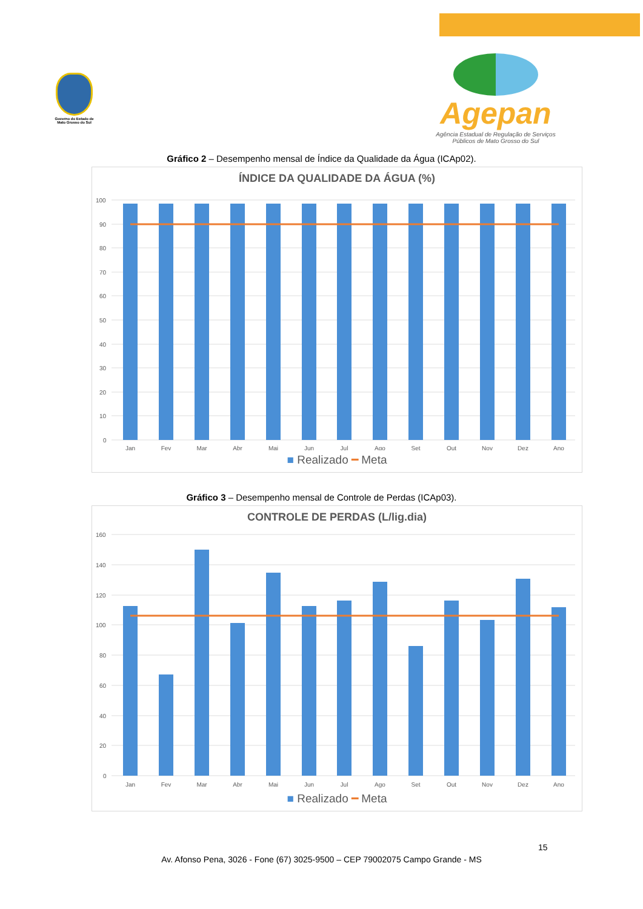Governo do Estado de Mato Grosso do Sul
Agepan
Agência Estadual de Regulação de Serviços Públicos de Mato Grosso do Sul
Gráfico 2 – Desempenho mensal de Índice da Qualidade da Água (ICAp02).
ÍNDICE DA QUALIDADE DA ÁGUA (%)
100
90
80
70
60
50
40
30
20
10
0
Jan
Fev
Mar
Abr
Mai
Jun
Jul
Ago
Set
Out
Nov
Dez
Ano
■ Realizado ━ Meta
Gráfico 3 – Desempenho mensal de Controle de Perdas (ICAp03).
CONTROLE DE PERDAS (L/lig.dia)
160
140
120
100
80
60
40
20
0
Jan
Fev
Mar
Abr
Mai
Jun
Jul
Ago
Set
Out
Nov
Dez
Ano
■ Realizado ━ Meta
15
Av. Afonso Pena, 3026 - Fone (67) 3025-9500 – CEP 79002075 Campo Grande - MS